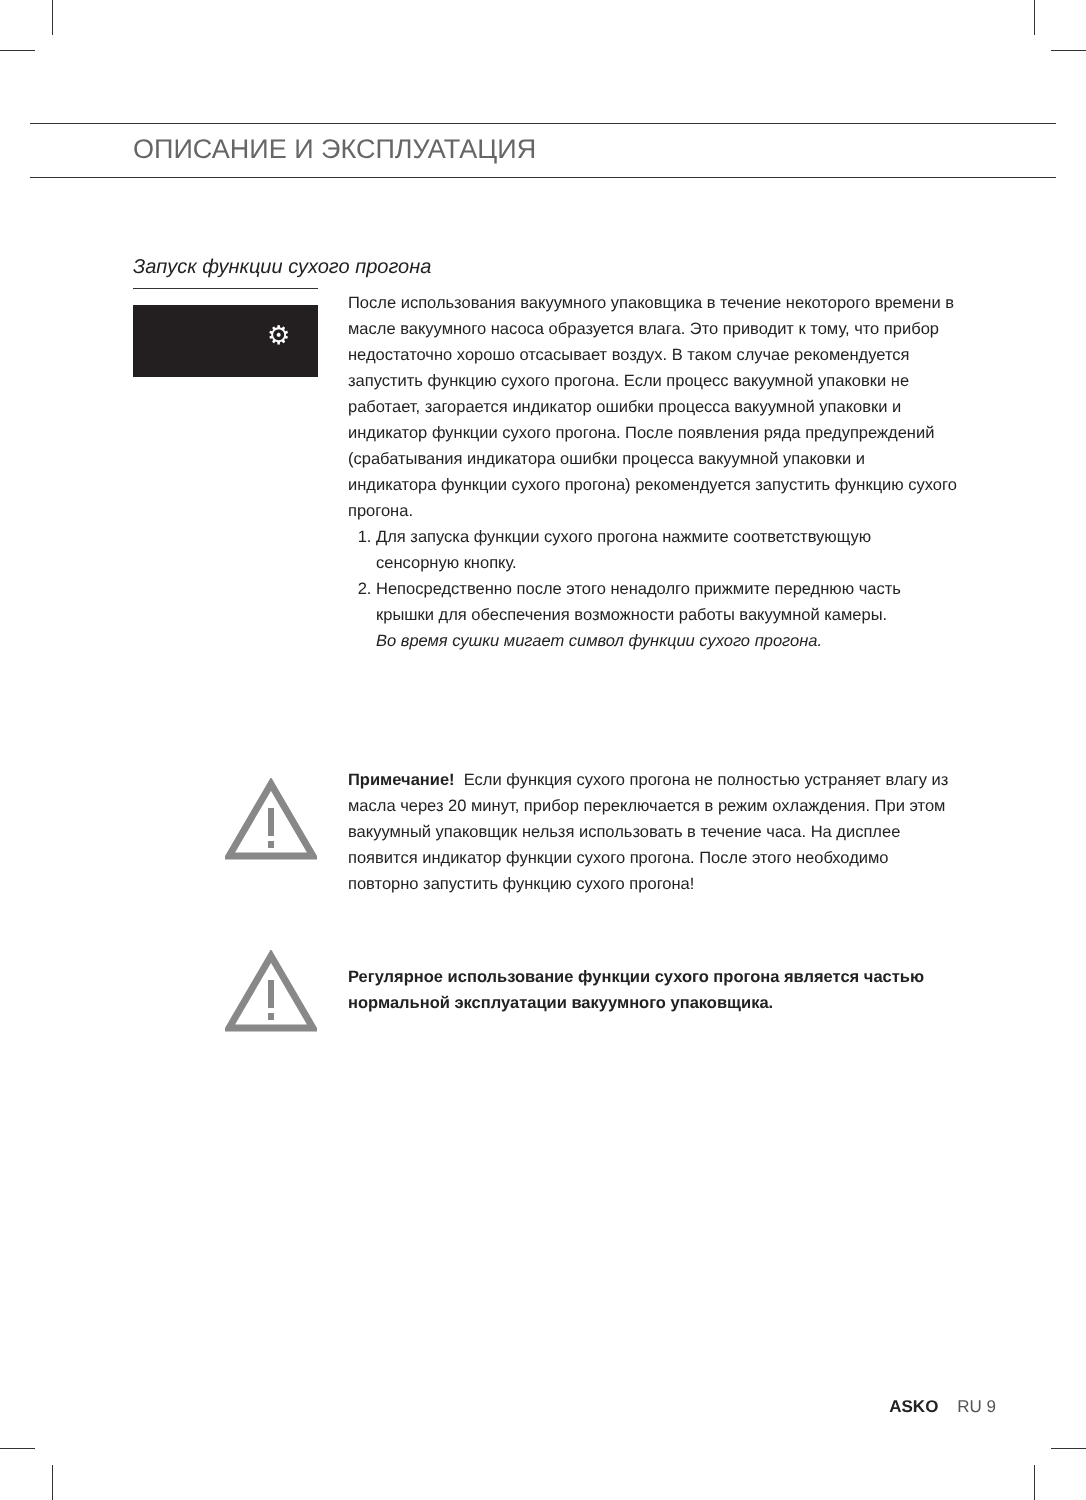ОПИСАНИЕ И ЭКСПЛУАТАЦИЯ
Запуск функции сухого прогона
⚙
После использования вакуумного упаковщика в течение некоторого времени в масле вакуумного насоса образуется влага. Это приводит к тому, что прибор недостаточно хорошо отсасывает воздух. В таком случае рекомендуется запустить функцию сухого прогона. Если процесс вакуумной упаковки не работает, загорается индикатор ошибки процесса вакуумной упаковки и индикатор функции сухого прогона. После появления ряда предупреждений (срабатывания индикатора ошибки процесса вакуумной упаковки и индикатора функции сухого прогона) рекомендуется запустить функцию сухого прогона.
1. Для запуска функции сухого прогона нажмите соответствующую сенсорную кнопку.
2. Непосредственно после этого ненадолго прижмите переднюю часть крышки для обеспечения возможности работы вакуумной камеры.
Во время сушки мигает символ функции сухого прогона.
Примечание! Если функция сухого прогона не полностью устраняет влагу из масла через 20 минут, прибор переключается в режим охлаждения. При этом вакуумный упаковщик нельзя использовать в течение часа. На дисплее появится индикатор функции сухого прогона. После этого необходимо повторно запустить функцию сухого прогона!
Регулярное использование функции сухого прогона является частью нормальной эксплуатации вакуумного упаковщика.
ASKO RU 9